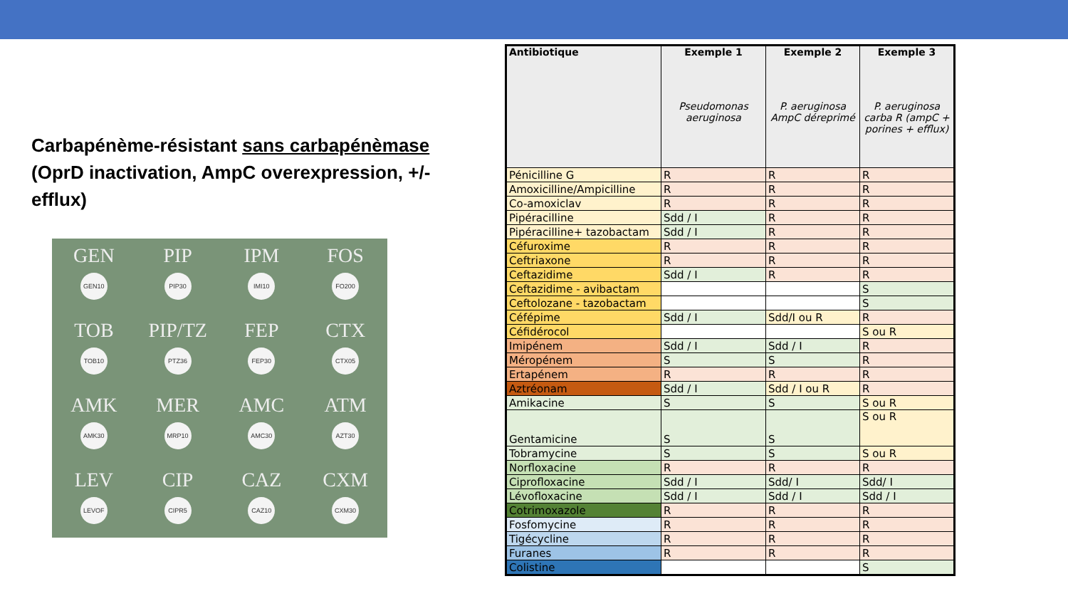Carbapénème-résistant sans carbapénèmase
(OprD inactivation, AmpC overexpression, +/- efflux)
GEN
GEN10
PIP
PIP30
IPM
IMI10
FOS
FO200
TOB
TOB10
PIP/TZ
PTZ36
FEP
FEP30
CTX
CTX05
AMK
AMK30
MER
MRP10
AMC
AMC30
ATM
AZT30
LEV
LEVOF
CIP
CIPR5
CAZ
CAZ10
CXM
CXM30
| Antibiotique | Exemple 1 Pseudomonas aeruginosa | Exemple 2 P. aeruginosa AmpC déreprimé | Exemple 3 P. aeruginosa carba R (ampC + porines + efflux) |
| --- | --- | --- | --- |
| Pénicilline G | R | R | R |
| Amoxicilline/Ampicilline | R | R | R |
| Co-amoxiclav | R | R | R |
| Pipéracilline | Sdd / I | R | R |
| Pipéracilline+ tazobactam | Sdd / I | R | R |
| Céfuroxime | R | R | R |
| Ceftriaxone | R | R | R |
| Ceftazidime | Sdd / I | R | R |
| Ceftazidime - avibactam | | | S |
| Ceftolozane - tazobactam | | | S |
| Céfépime | Sdd / I | Sdd/I ou R | R |
| Céfidérocol | | | S ou R |
| Imipénem | Sdd / I | Sdd / I | R |
| Méropénem | S | S | R |
| Ertapénem | R | R | R |
| Aztréonam | Sdd / I | Sdd / I ou R | R |
| Amikacine | S | S | S ou R |
| Gentamicine | S | S | S ou R |
| Tobramycine | S | S | S ou R |
| Norfloxacine | R | R | R |
| Ciprofloxacine | Sdd / I | Sdd/ I | Sdd/ I |
| Lévofloxacine | Sdd / I | Sdd / I | Sdd / I |
| Cotrimoxazole | R | R | R |
| Fosfomycine | R | R | R |
| Tigécycline | R | R | R |
| Furanes | R | R | R |
| Colistine | | | S |